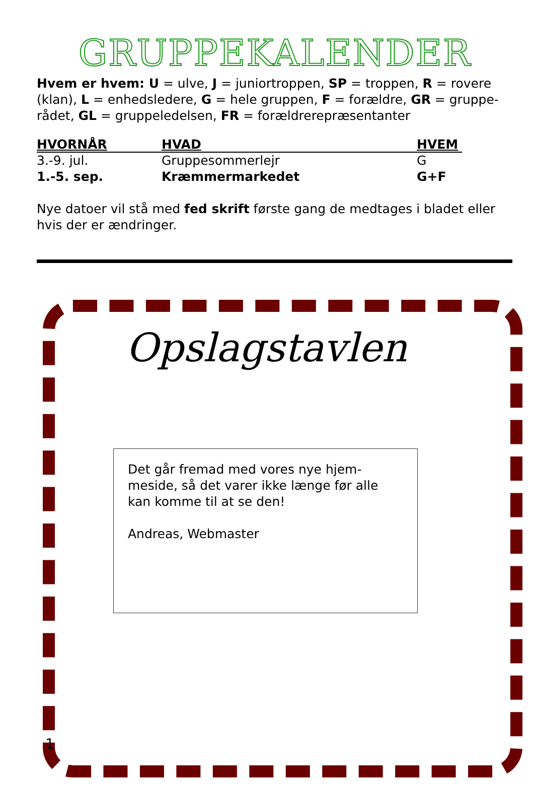GRUPPEKALENDER
Hvem er hvem: U = ulve, J = juniortroppen, SP = troppen, R = rovere (klan), L = enhedsledere, G = hele gruppen, F = forældre, GR = gruppe-rådet, GL = gruppeledelsen, FR = forældrerepræsentanter
| HVORNÅR | HVAD | HVEM |
| --- | --- | --- |
| 3.-9. jul. | Gruppesommerlejr | G |
| 1.-5. sep. | Kræmmermarkedet | G+F |
Nye datoer vil stå med fed skrift første gang de medtages i bladet eller hvis der er ændringer.
Opslagstavlen
Det går fremad med vores nye hjem-
meside, så det varer ikke længe før alle
kan komme til at se den!
Andreas, Webmaster
1